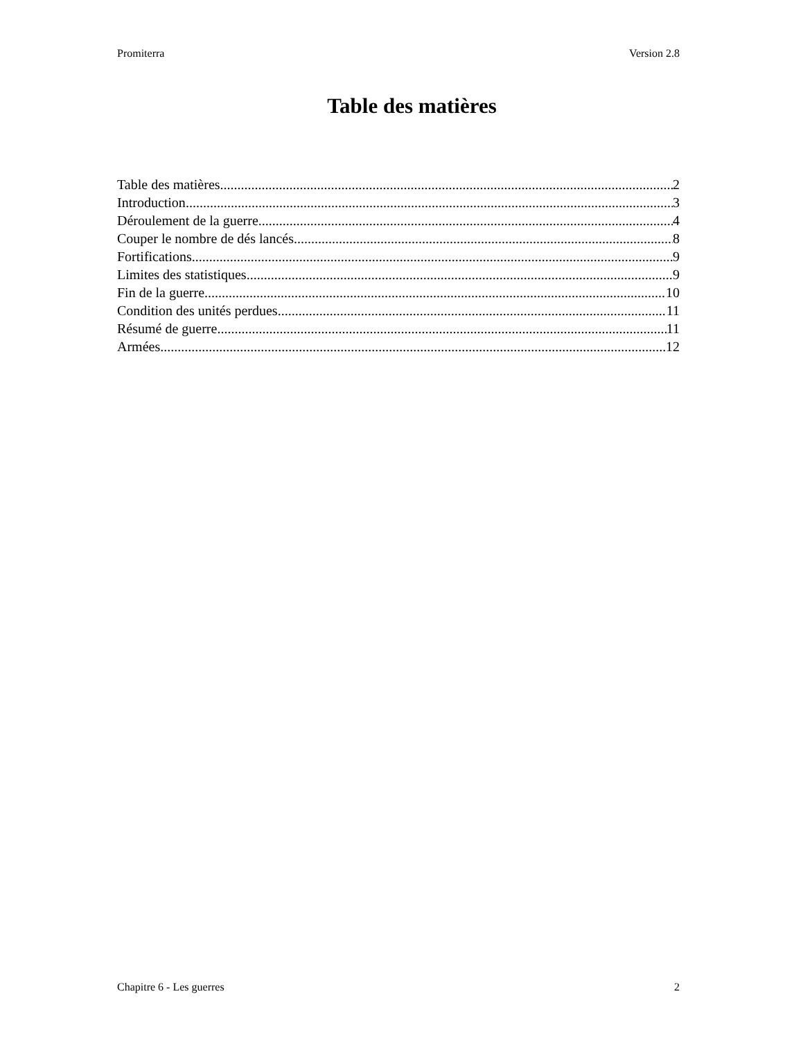Promiterra Version 2.8
Table des matières
Table des matières 2
Introduction 3
Déroulement de la guerre 4
Couper le nombre de dés lancés 8
Fortifications 9
Limites des statistiques 9
Fin de la guerre 10
Condition des unités perdues 11
Résumé de guerre 11
Armées 12
Chapitre 6 - Les guerres 2